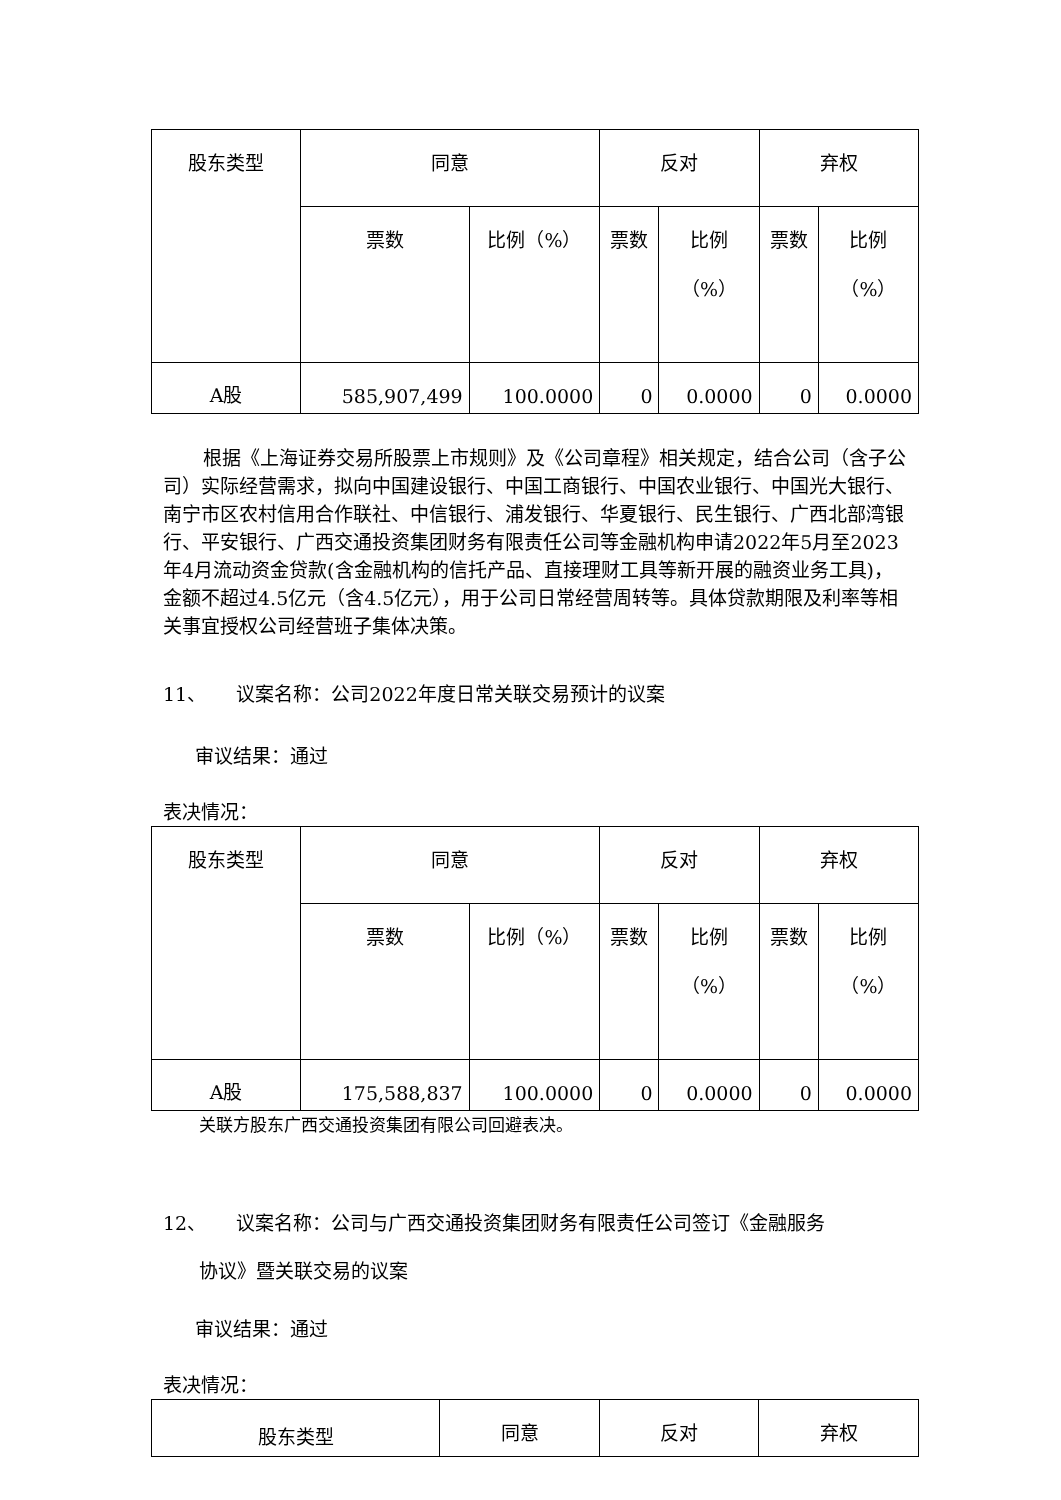| 股东类型 | 同意 | | 反对 | | 弃权 | |
| --- | --- | --- | --- | --- | --- | --- |
| | 票数 | 比例（%） | 票数 | 比例 （%） | 票数 | 比例 （%） |
| A股 | 585,907,499 | 100.0000 | 0 | 0.0000 | 0 | 0.0000 |
根据《上海证券交易所股票上市规则》及《公司章程》相关规定，结合公司（含子公司）实际经营需求，拟向中国建设银行、中国工商银行、中国农业银行、中国光大银行、南宁市区农村信用合作联社、中信银行、浦发银行、华夏银行、民生银行、广西北部湾银行、平安银行、广西交通投资集团财务有限责任公司等金融机构申请2022年5月至2023年4月流动资金贷款(含金融机构的信托产品、直接理财工具等新开展的融资业务工具)，金额不超过4.5亿元（含4.5亿元），用于公司日常经营周转等。具体贷款期限及利率等相关事宜授权公司经营班子集体决策。
11、 议案名称：公司2022年度日常关联交易预计的议案
审议结果：通过
表决情况：
| 股东类型 | 同意 | | 反对 | | 弃权 | |
| --- | --- | --- | --- | --- | --- | --- |
| | 票数 | 比例（%） | 票数 | 比例 （%） | 票数 | 比例 （%） |
| A股 | 175,588,837 | 100.0000 | 0 | 0.0000 | 0 | 0.0000 |
关联方股东广西交通投资集团有限公司回避表决。
12、 议案名称：公司与广西交通投资集团财务有限责任公司签订《金融服务
协议》暨关联交易的议案
审议结果：通过
表决情况：
| 股东类型 | 同意 | 反对 | 弃权 |
| --- | --- | --- | --- |